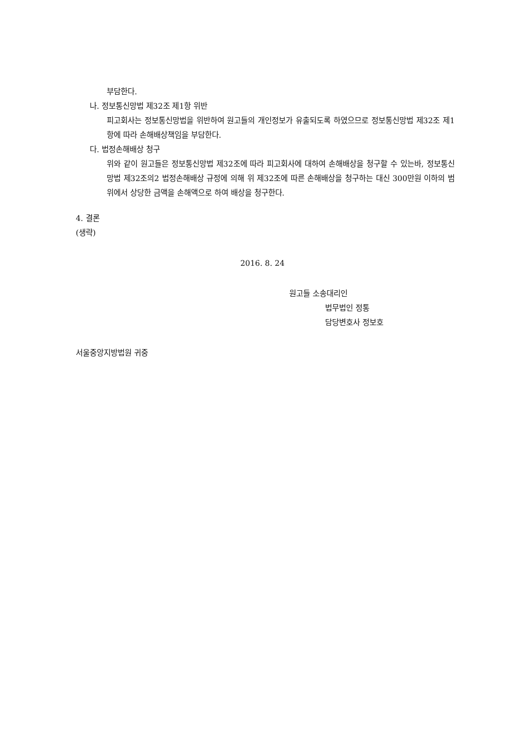부담한다.
나. 정보통신망법 제32조 제1항 위반
피고회사는 정보통신망법을 위반하여 원고들의 개인정보가 유출되도록 하였으므로 정보통신망법 제32조 제1항에 따라 손해배상책임을 부담한다.
다. 법정손해배상 청구
위와 같이 원고들은 정보통신망법 제32조에 따라 피고회사에 대하여 손해배상을 청구할 수 있는바, 정보통신망법 제32조의2 법정손해배상 규정에 의해 위 제32조에 따른 손해배상을 청구하는 대신 300만원 이하의 범위에서 상당한 금액을 손해액으로 하여 배상을 청구한다.
4. 결론
(생략)
2016. 8. 24
원고들 소송대리인
법무법인 정통
담당변호사 정보호
서울중앙지방법원 귀중